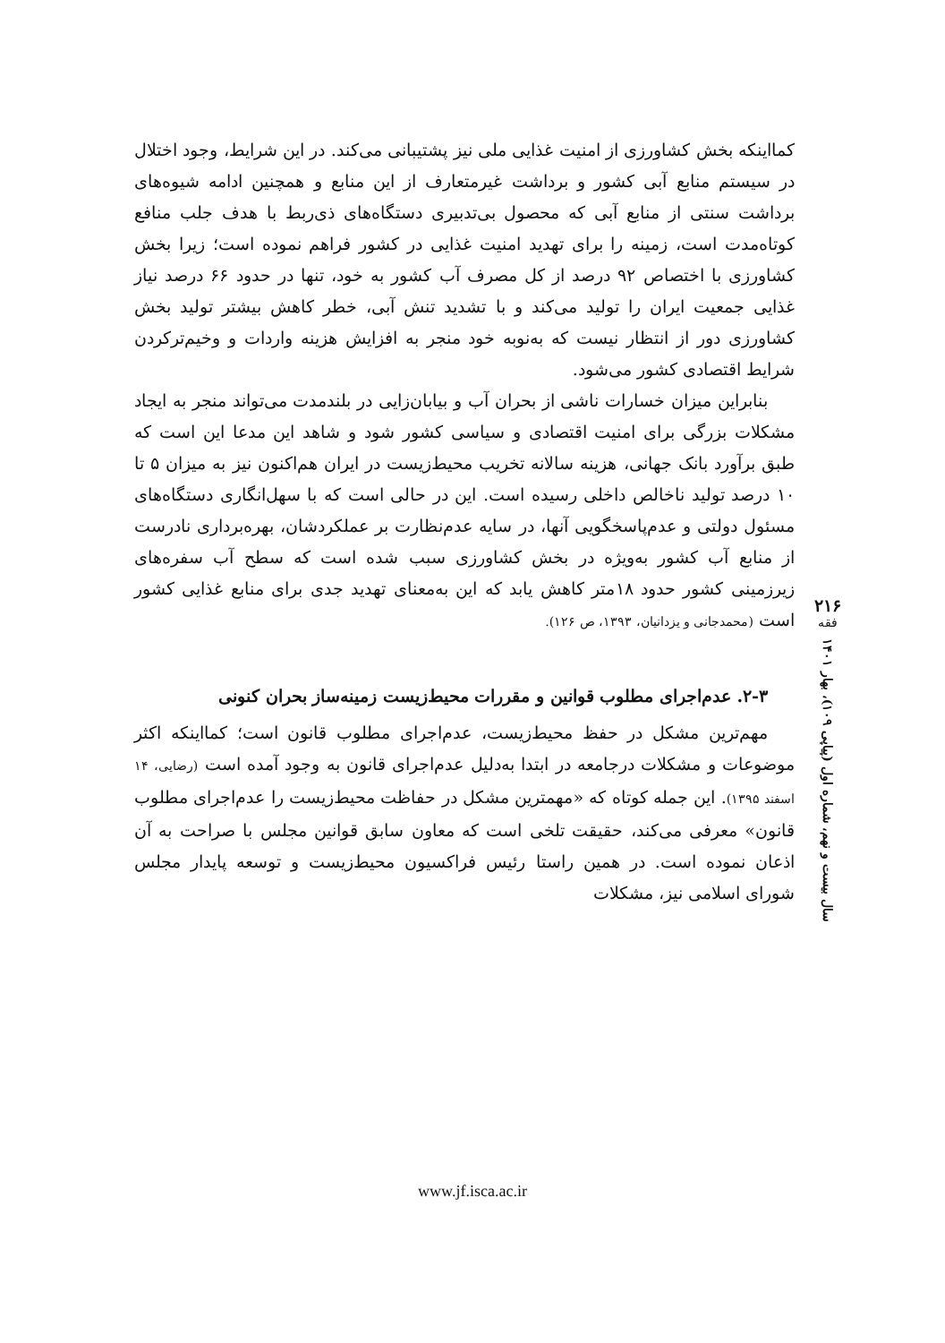کمااینکه بخش کشاورزی از امنیت غذایی ملی نیز پشتیبانی می‌کند. در این شرایط، وجود اختلال در سیستم منابع آبی کشور و برداشت غیرمتعارف از این منابع و همچنین ادامه شیوه‌های برداشت سنتی از منابع آبی که محصول بی‌تدبیری دستگاه‌های ذی‌ربط با هدف جلب منافع کوتاه‌مدت است، زمینه را برای تهدید امنیت غذایی در کشور فراهم نموده است؛ زیرا بخش کشاورزی با اختصاص ۹۲ درصد از کل مصرف آب کشور به خود، تنها در حدود ۶۶ درصد نیاز غذایی جمعیت ایران را تولید می‌کند و با تشدید تنش آبی، خطر کاهش بیشتر تولید بخش کشاورزی دور از انتظار نیست که به‌نوبه خود منجر به افزایش هزینه واردات و وخیم‌ترکردن شرایط اقتصادی کشور می‌شود.
بنابراین میزان خسارات ناشی از بحران آب و بیابان‌زایی در بلندمدت می‌تواند منجر به ایجاد مشکلات بزرگی برای امنیت اقتصادی و سیاسی کشور شود و شاهد این مدعا این است که طبق برآورد بانک جهانی، هزینه سالانه تخریب محیط‌زیست در ایران هم‌اکنون نیز به میزان ۵ تا ۱۰ درصد تولید ناخالص داخلی رسیده است. این در حالی است که با سهل‌انگاری دستگاه‌های مسئول دولتی و عدم‌پاسخگویی آنها، در سایه عدم‌نظارت بر عملکردشان، بهره‌برداری نادرست از منابع آب کشور به‌ویژه در بخش کشاورزی سبب شده است که سطح آب سفره‌های زیرزمینی کشور حدود ۱۸متر کاهش یابد که این به‌معنای تهدید جدی برای منابع غذایی کشور است (محمدجانی و یزدانیان، ۱۳۹۳، ص ۱۲۶).
۲-۳. عدم‌اجرای مطلوب قوانین و مقررات محیط‌زیست زمینه‌ساز بحران کنونی
مهم‌ترین مشکل در حفظ محیط‌زیست، عدم‌اجرای مطلوب قانون است؛ کمااینکه اکثر موضوعات و مشکلات درجامعه در ابتدا به‌دلیل عدم‌اجرای قانون به وجود آمده است (رضایی، ۱۴ اسفند ۱۳۹۵). این جمله کوتاه که «مهمترین مشکل در حفاظت محیط‌زیست را عدم‌اجرای مطلوب قانون» معرفی می‌کند، حقیقت تلخی است که معاون سابق قوانین مجلس با صراحت به آن اذعان نموده است. در همین راستا رئیس فراکسیون محیط‌زیست و توسعه پایدار مجلس شورای اسلامی نیز، مشکلات
۲۱۶
فقه
سال بیست و نهم، شماره اول (پیاپی ۱۰۹)، بهار ۱۴۰۱
www.jf.isca.ac.ir